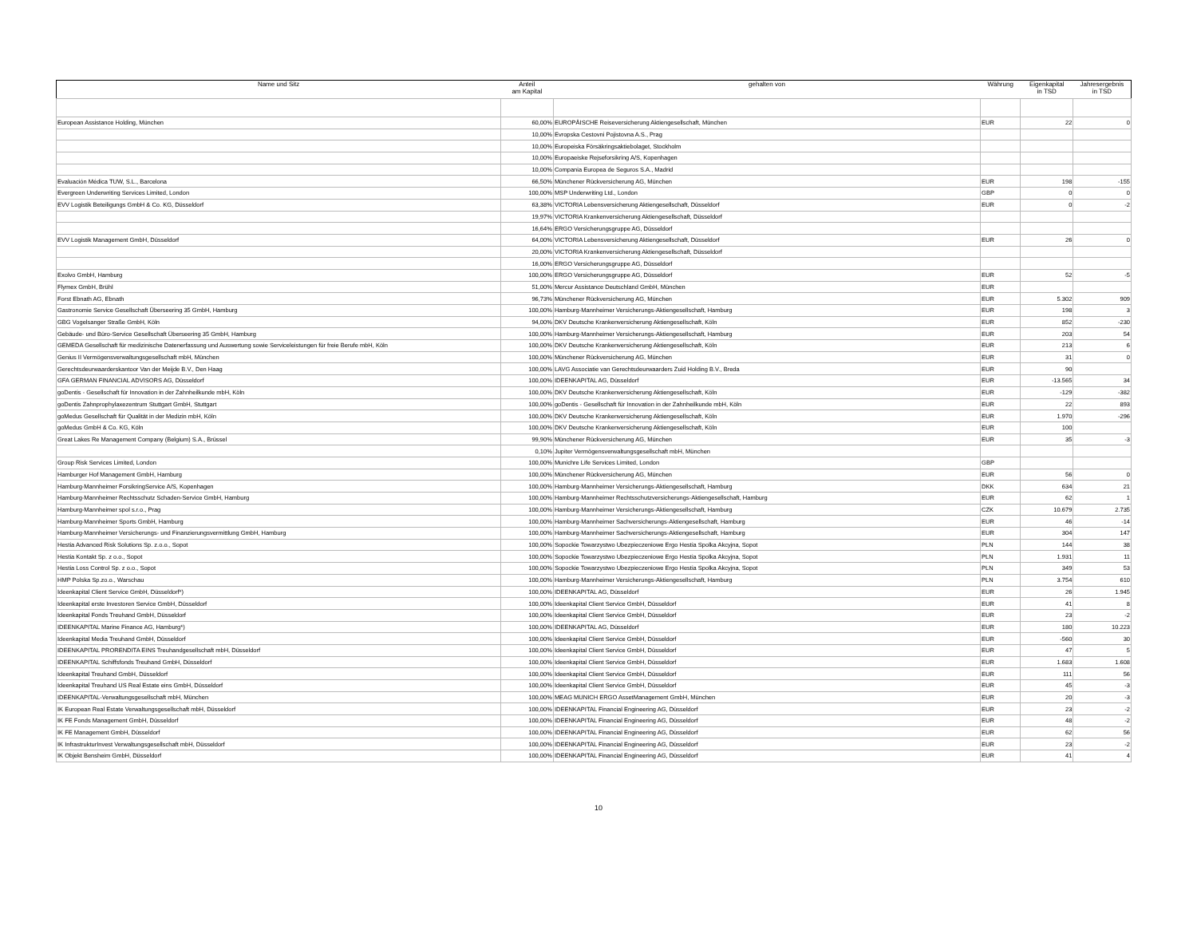| Name und Sitz | Anteil am Kapital | gehalten von | Währung | Eigenkapital in TSD | Jahresergebnis in TSD |
| --- | --- | --- | --- | --- | --- |
| European Assistance Holding, München | 60,00% | EUROPÄISCHE Reiseversicherung Aktiengesellschaft, München | EUR | 22 | 0 |
| | 10,00% | Evropska Cestovni Pojistovna A.S., Prag | | | |
| | 10,00% | Europeiska Försäkringsaktiebolaget, Stockholm | | | |
| | 10,00% | Europaeiske Rejseforsikring A/S, Kopenhagen | | | |
| | 10,00% | Compania Europea de Seguros S.A., Madrid | | | |
| Evaluación Médica TUW, S.L., Barcelona | 66,50% | Münchener Rückversicherung AG, München | EUR | 198 | -155 |
| Evergreen Underwriting Services Limited, London | 100,00% | MSP Underwriting Ltd., London | GBP | 0 | 0 |
| EVV Logistik Beteiligungs GmbH & Co. KG, Düsseldorf | 63,38% | VICTORIA Lebensversicherung Aktiengesellschaft, Düsseldorf | EUR | 0 | -2 |
| | 19,97% | VICTORIA Krankenversicherung Aktiengesellschaft, Düsseldorf | | | |
| | 16,64% | ERGO Versicherungsgruppe AG, Düsseldorf | | | |
| EVV Logistik Management GmbH, Düsseldorf | 64,00% | VICTORIA Lebensversicherung Aktiengesellschaft, Düsseldorf | EUR | 26 | 0 |
| | 20,00% | VICTORIA Krankenversicherung Aktiengesellschaft, Düsseldorf | | | |
| | 16,00% | ERGO Versicherungsgruppe AG, Düsseldorf | | | |
| Exolvo GmbH, Hamburg | 100,00% | ERGO Versicherungsgruppe AG, Düsseldorf | EUR | 52 | -5 |
| Flymex GmbH, Brühl | 51,00% | Mercur Assistance Deutschland GmbH, München | EUR | | |
| Forst Ebnath AG, Ebnath | 96,73% | Münchener Rückversicherung AG, München | EUR | 5.302 | 909 |
| Gastronomie Service Gesellschaft Überseering 35 GmbH, Hamburg | 100,00% | Hamburg-Mannheimer Versicherungs-Aktiengesellschaft, Hamburg | EUR | 198 | 3 |
| GBG Vogelsanger Straße GmbH, Köln | 94,00% | DKV Deutsche Krankenversicherung Aktiengesellschaft, Köln | EUR | 852 | -230 |
| Gebäude- und Büro-Service Gesellschaft Überseering 35 GmbH, Hamburg | 100,00% | Hamburg-Mannheimer Versicherungs-Aktiengesellschaft, Hamburg | EUR | 203 | 54 |
| GEMEDA Gesellschaft für medizinische Datenerfassung und Auswertung sowie Serviceleistungen für freie Berufe mbH, Köln | 100,00% | DKV Deutsche Krankenversicherung Aktiengesellschaft, Köln | EUR | 213 | 6 |
| Genius II Vermögensverwaltungsgesellschaft mbH, München | 100,00% | Münchener Rückversicherung AG, München | EUR | 31 | 0 |
| Gerechtsdeurwaarderskantoor Van der Meijde B.V., Den Haag | 100,00% | LAVG Associatie van Gerechtsdeurwaarders Zuid Holding B.V., Breda | EUR | 90 | |
| GFA GERMAN FINANCIAL ADVISORS AG, Düsseldorf | 100,00% | IDEENKAPITAL AG, Düsseldorf | EUR | -13.565 | 34 |
| goDentis - Gesellschaft für Innovation in der Zahnheilkunde mbH, Köln | 100,00% | DKV Deutsche Krankenversicherung Aktiengesellschaft, Köln | EUR | -129 | -382 |
| goDentis Zahnprophylaxezentrum Stuttgart GmbH, Stuttgart | 100,00% | goDentis - Gesellschaft für Innovation in der Zahnheilkunde mbH, Köln | EUR | 22 | 893 |
| goMedus Gesellschaft für Qualität in der Medizin mbH, Köln | 100,00% | DKV Deutsche Krankenversicherung Aktiengesellschaft, Köln | EUR | 1.970 | -296 |
| goMedus GmbH & Co. KG, Köln | 100,00% | DKV Deutsche Krankenversicherung Aktiengesellschaft, Köln | EUR | 100 | |
| Great Lakes Re Management Company (Belgium) S.A., Brüssel | 99,90% | Münchener Rückversicherung AG, München | EUR | 35 | -3 |
| | 0,10% | Jupiter Vermögensverwaltungsgesellschaft mbH, München | | | |
| Group Risk Services Limited, London | 100,00% | Munichre Life Services Limited, London | GBP | | |
| Hamburger Hof Management GmbH, Hamburg | 100,00% | Münchener Rückversicherung AG, München | EUR | 56 | 0 |
| Hamburg-Mannheimer ForsikringService A/S, Kopenhagen | 100,00% | Hamburg-Mannheimer Versicherungs-Aktiengesellschaft, Hamburg | DKK | 634 | 21 |
| Hamburg-Mannheimer Rechtsschutz Schaden-Service GmbH, Hamburg | 100,00% | Hamburg-Mannheimer Rechtsschutzversicherungs-Aktiengesellschaft, Hamburg | EUR | 62 | 1 |
| Hamburg-Mannheimer spol s.r.o., Prag | 100,00% | Hamburg-Mannheimer Versicherungs-Aktiengesellschaft, Hamburg | CZK | 10.679 | 2.735 |
| Hamburg-Mannheimer Sports GmbH, Hamburg | 100,00% | Hamburg-Mannheimer Sachversicherungs-Aktiengesellschaft, Hamburg | EUR | 46 | -14 |
| Hamburg-Mannheimer Versicherungs- und Finanzierungsvermittlung GmbH, Hamburg | 100,00% | Hamburg-Mannheimer Sachversicherungs-Aktiengesellschaft, Hamburg | EUR | 304 | 147 |
| Hestia Advanced Risk Solutions Sp. z.o.o., Sopot | 100,00% | Sopockie Towarzystwo Ubezpieczeniowe Ergo Hestia Spolka Akcyjna, Sopot | PLN | 144 | 38 |
| Hestia Kontakt Sp. z o.o., Sopot | 100,00% | Sopockie Towarzystwo Ubezpieczeniowe Ergo Hestia Spolka Akcyjna, Sopot | PLN | 1.931 | 11 |
| Hestia Loss Control Sp. z o.o., Sopot | 100,00% | Sopockie Towarzystwo Ubezpieczeniowe Ergo Hestia Spolka Akcyjna, Sopot | PLN | 349 | 53 |
| HMP Polska Sp.zo.o., Warschau | 100,00% | Hamburg-Mannheimer Versicherungs-Aktiengesellschaft, Hamburg | PLN | 3.754 | 610 |
| Ideenkapital Client Service GmbH, Düsseldorf*) | 100,00% | IDEENKAPITAL AG, Düsseldorf | EUR | 26 | 1.945 |
| Ideenkapital erste Investoren Service GmbH, Düsseldorf | 100,00% | Ideenkapital Client Service GmbH, Düsseldorf | EUR | 41 | 8 |
| Ideenkapital Fonds Treuhand GmbH, Düsseldorf | 100,00% | Ideenkapital Client Service GmbH, Düsseldorf | EUR | 23 | -2 |
| IDEENKAPITAL Marine Finance AG, Hamburg*) | 100,00% | IDEENKAPITAL AG, Düsseldorf | EUR | 180 | 10.223 |
| Ideenkapital Media Treuhand GmbH, Düsseldorf | 100,00% | Ideenkapital Client Service GmbH, Düsseldorf | EUR | -560 | 30 |
| IDEENKAPITAL PRORENDITA EINS Treuhandgesellschaft mbH, Düsseldorf | 100,00% | Ideenkapital Client Service GmbH, Düsseldorf | EUR | 47 | 5 |
| IDEENKAPITAL Schiffsfonds Treuhand GmbH, Düsseldorf | 100,00% | Ideenkapital Client Service GmbH, Düsseldorf | EUR | 1.683 | 1.608 |
| Ideenkapital Treuhand GmbH, Düsseldorf | 100,00% | Ideenkapital Client Service GmbH, Düsseldorf | EUR | 111 | 56 |
| Ideenkapital Treuhand US Real Estate eins GmbH, Düsseldorf | 100,00% | Ideenkapital Client Service GmbH, Düsseldorf | EUR | 45 | -3 |
| IDEENKAPITAL-Verwaltungsgesellschaft mbH, München | 100,00% | MEAG MUNICH ERGO AssetManagement GmbH, München | EUR | 20 | -3 |
| IK European Real Estate Verwaltungsgesellschaft mbH, Düsseldorf | 100,00% | IDEENKAPITAL Financial Engineering AG, Düsseldorf | EUR | 23 | -2 |
| IK FE Fonds Management GmbH, Düsseldorf | 100,00% | IDEENKAPITAL Financial Engineering AG, Düsseldorf | EUR | 48 | -2 |
| IK FE Management GmbH, Düsseldorf | 100,00% | IDEENKAPITAL Financial Engineering AG, Düsseldorf | EUR | 62 | 56 |
| IK InfrastrukturInvest Verwaltungsgesellschaft mbH, Düsseldorf | 100,00% | IDEENKAPITAL Financial Engineering AG, Düsseldorf | EUR | 23 | -2 |
| IK Objekt Bensheim GmbH, Düsseldorf | 100,00% | IDEENKAPITAL Financial Engineering AG, Düsseldorf | EUR | 41 | 4 |
10